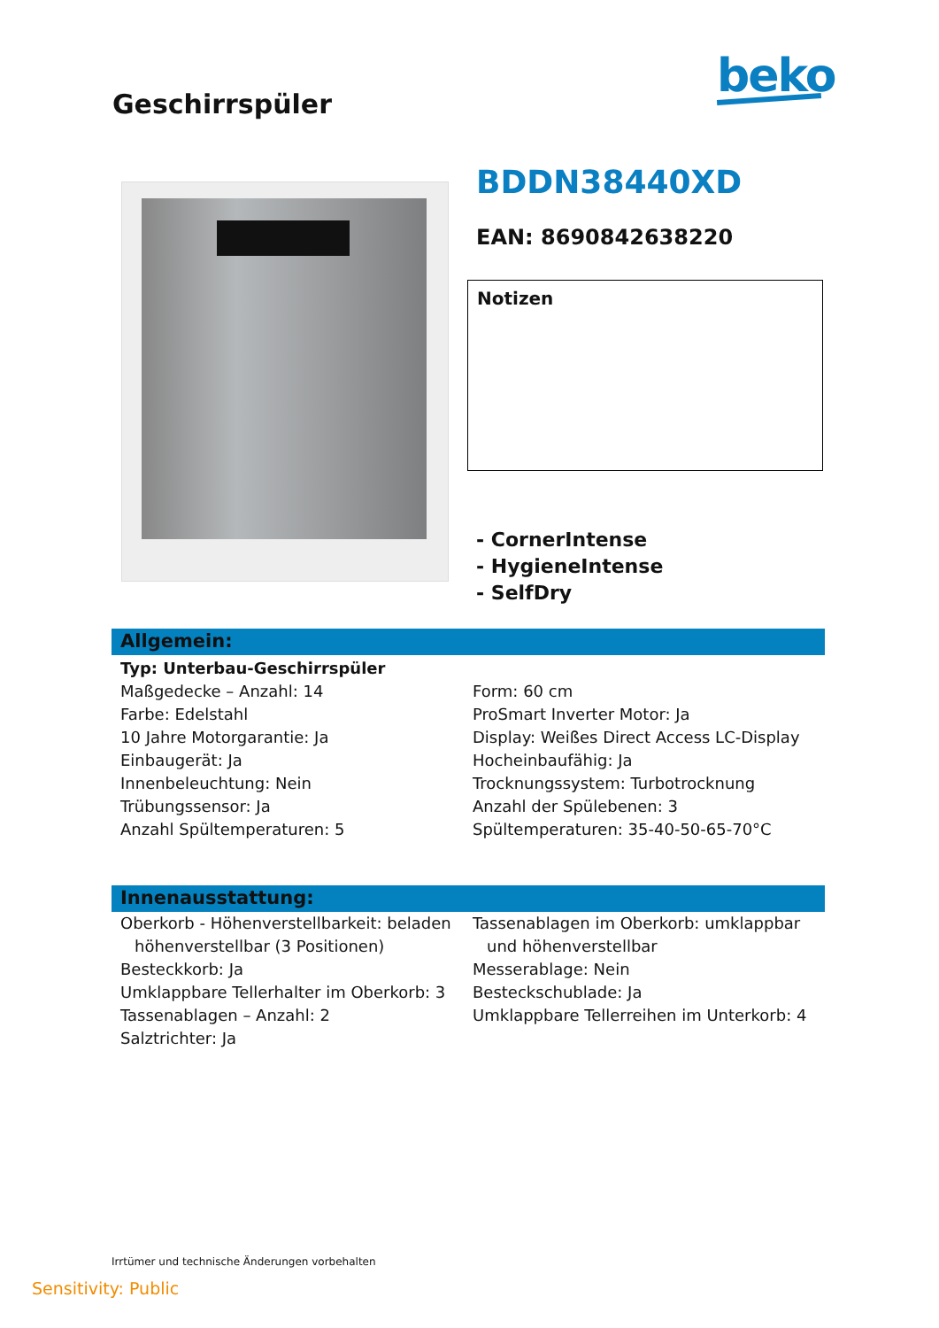Geschirrspüler
beko
BDDN38440XD
EAN: 8690842638220
Notizen
- CornerIntense
- HygieneIntense
- SelfDry
Allgemein:
Typ: Unterbau-Geschirrspüler
Maßgedecke – Anzahl: 14
Farbe: Edelstahl
10 Jahre Motorgarantie: Ja
Einbaugerät: Ja
Innenbeleuchtung: Nein
Trübungssensor: Ja
Anzahl Spültemperaturen: 5
Form: 60 cm
ProSmart Inverter Motor: Ja
Display: Weißes Direct Access LC-Display
Hocheinbaufähig: Ja
Trocknungssystem: Turbotrocknung
Anzahl der Spülebenen: 3
Spültemperaturen: 35-40-50-65-70°C
Innenausstattung:
Oberkorb - Höhenverstellbarkeit: beladen
höhenverstellbar (3 Positionen)
Besteckkorb: Ja
Umklappbare Tellerhalter im Oberkorb: 3
Tassenablagen – Anzahl: 2
Salztrichter: Ja
Tassenablagen im Oberkorb: umklappbar
und höhenverstellbar
Messerablage: Nein
Besteckschublade: Ja
Umklappbare Tellerreihen im Unterkorb: 4
Irrtümer und technische Änderungen vorbehalten
Sensitivity: Public